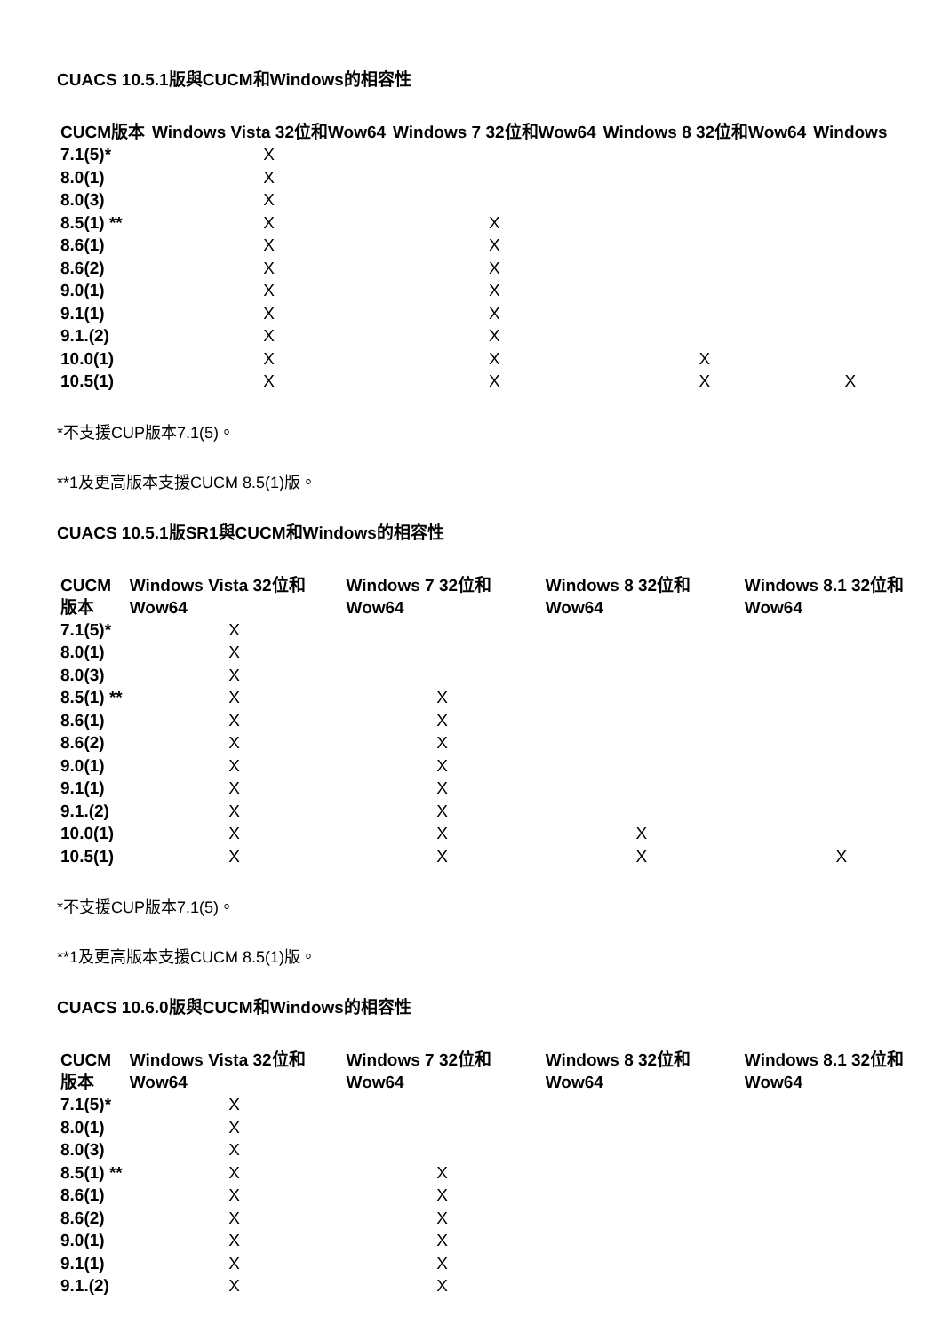CUACS 10.5.1版與CUCM和Windows的相容性
| CUCM版本 | Windows Vista 32位和Wow64 | Windows 7 32位和Wow64 | Windows 8 32位和Wow64 | Windows |
| --- | --- | --- | --- | --- |
| 7.1(5)* | X | | | |
| 8.0(1) | X | | | |
| 8.0(3) | X | | | |
| 8.5(1) ** | X | X | | |
| 8.6(1) | X | X | | |
| 8.6(2) | X | X | | |
| 9.0(1) | X | X | | |
| 9.1(1) | X | X | | |
| 9.1.(2) | X | X | | |
| 10.0(1) | X | X | X | |
| 10.5(1) | X | X | X | X |
*不支援CUP版本7.1(5)。
**1及更高版本支援CUCM 8.5(1)版。
CUACS 10.5.1版SR1與CUCM和Windows的相容性
| CUCM版本 | Windows Vista 32位和 Wow64 | Windows 7 32位和 Wow64 | Windows 8 32位和 Wow64 | Windows 8.1 32位和 Wow64 |
| --- | --- | --- | --- | --- |
| 7.1(5)* | X | | | |
| 8.0(1) | X | | | |
| 8.0(3) | X | | | |
| 8.5(1) ** | X | X | | |
| 8.6(1) | X | X | | |
| 8.6(2) | X | X | | |
| 9.0(1) | X | X | | |
| 9.1(1) | X | X | | |
| 9.1.(2) | X | X | | |
| 10.0(1) | X | X | X | |
| 10.5(1) | X | X | X | X |
*不支援CUP版本7.1(5)。
**1及更高版本支援CUCM 8.5(1)版。
CUACS 10.6.0版與CUCM和Windows的相容性
| CUCM版本 | Windows Vista 32位和 Wow64 | Windows 7 32位和 Wow64 | Windows 8 32位和 Wow64 | Windows 8.1 32位和 Wow64 |
| --- | --- | --- | --- | --- |
| 7.1(5)* | X | | | |
| 8.0(1) | X | | | |
| 8.0(3) | X | | | |
| 8.5(1) ** | X | X | | |
| 8.6(1) | X | X | | |
| 8.6(2) | X | X | | |
| 9.0(1) | X | X | | |
| 9.1(1) | X | X | | |
| 9.1.(2) | X | X | | |